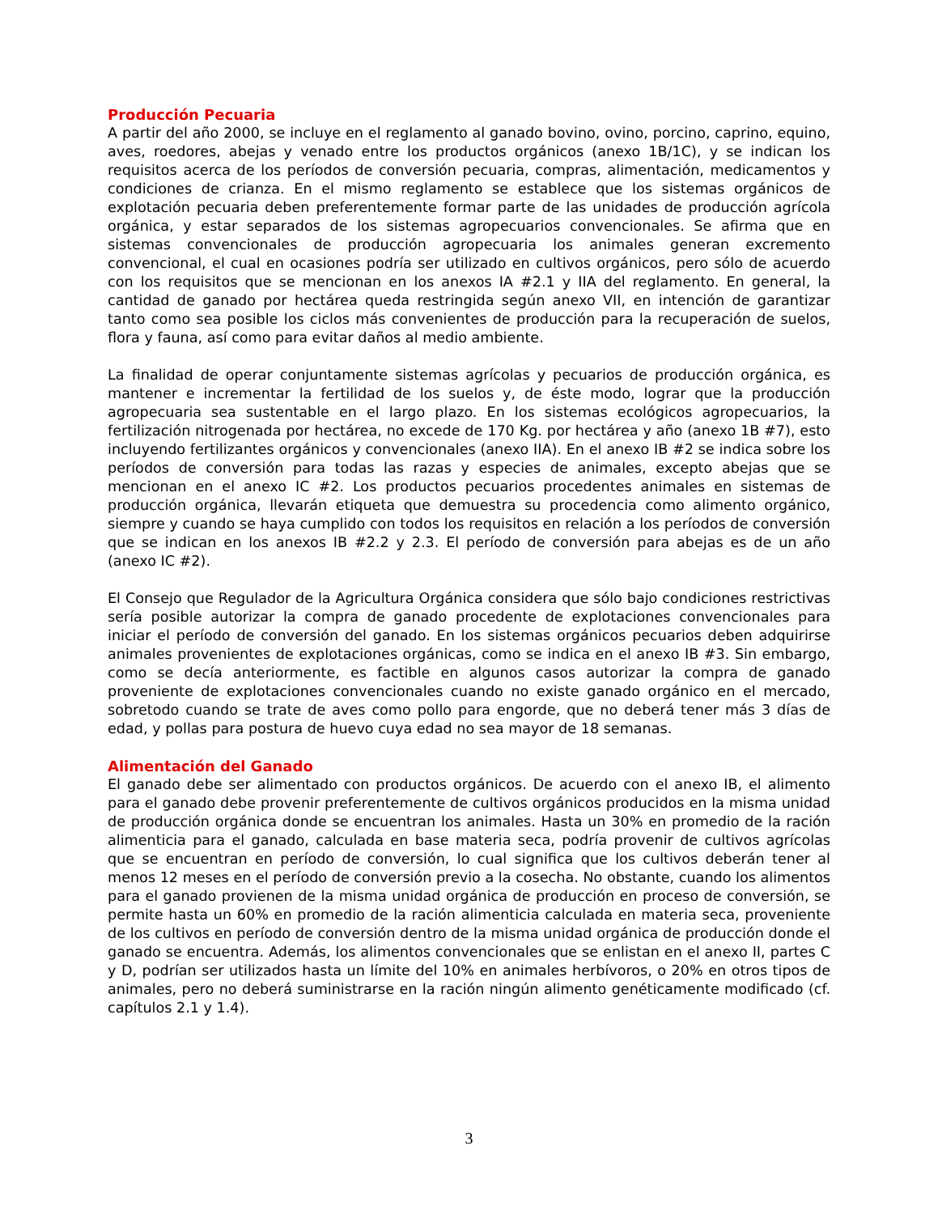Producción Pecuaria
A partir del año 2000, se incluye en el reglamento al ganado bovino, ovino, porcino, caprino, equino, aves, roedores, abejas y venado entre los productos orgánicos (anexo 1B/1C), y se indican los requisitos acerca de los períodos de conversión pecuaria, compras, alimentación, medicamentos y condiciones de crianza. En el mismo reglamento se establece que los sistemas orgánicos de explotación pecuaria deben preferentemente formar parte de las unidades de producción agrícola orgánica, y estar separados de los sistemas agropecuarios convencionales. Se afirma que en sistemas convencionales de producción agropecuaria los animales generan excremento convencional, el cual en ocasiones podría ser utilizado en cultivos orgánicos, pero sólo de acuerdo con los requisitos que se mencionan en los anexos IA #2.1 y IIA del reglamento. En general, la cantidad de ganado por hectárea queda restringida según anexo VII, en intención de garantizar tanto como sea posible los ciclos más convenientes de producción para la recuperación de suelos, flora y fauna, así como para evitar daños al medio ambiente.
La finalidad de operar conjuntamente sistemas agrícolas y pecuarios de producción orgánica, es mantener e incrementar la fertilidad de los suelos y, de éste modo, lograr que la producción agropecuaria sea sustentable en el largo plazo. En los sistemas ecológicos agropecuarios, la fertilización nitrogenada por hectárea, no excede de 170 Kg. por hectárea y año (anexo 1B #7), esto incluyendo fertilizantes orgánicos y convencionales (anexo IIA). En el anexo IB #2 se indica sobre los períodos de conversión para todas las razas y especies de animales, excepto abejas que se mencionan en el anexo IC #2. Los productos pecuarios procedentes animales en sistemas de producción orgánica, llevarán etiqueta que demuestra su procedencia como alimento orgánico, siempre y cuando se haya cumplido con todos los requisitos en relación a los períodos de conversión que se indican en los anexos IB #2.2 y 2.3. El período de conversión para abejas es de un año (anexo IC #2).
El Consejo que Regulador de la Agricultura Orgánica considera que sólo bajo condiciones restrictivas sería posible autorizar la compra de ganado procedente de explotaciones convencionales para iniciar el período de conversión del ganado. En los sistemas orgánicos pecuarios deben adquirirse animales provenientes de explotaciones orgánicas, como se indica en el anexo IB #3. Sin embargo, como se decía anteriormente, es factible en algunos casos autorizar la compra de ganado proveniente de explotaciones convencionales cuando no existe ganado orgánico en el mercado, sobretodo cuando se trate de aves como pollo para engorde, que no deberá tener más 3 días de edad, y pollas para postura de huevo cuya edad no sea mayor de 18 semanas.
Alimentación del Ganado
El ganado debe ser alimentado con productos orgánicos. De acuerdo con el anexo IB, el alimento para el ganado debe provenir preferentemente de cultivos orgánicos producidos en la misma unidad de producción orgánica donde se encuentran los animales. Hasta un 30% en promedio de la ración alimenticia para el ganado, calculada en base materia seca, podría provenir de cultivos agrícolas que se encuentran en período de conversión, lo cual significa que los cultivos deberán tener al menos 12 meses en el período de conversión previo a la cosecha. No obstante, cuando los alimentos para el ganado provienen de la misma unidad orgánica de producción en proceso de conversión, se permite hasta un 60% en promedio de la ración alimenticia calculada en materia seca, proveniente de los cultivos en período de conversión dentro de la misma unidad orgánica de producción donde el ganado se encuentra. Además, los alimentos convencionales que se enlistan en el anexo II, partes C y D, podrían ser utilizados hasta un límite del 10% en animales herbívoros, o 20% en otros tipos de animales, pero no deberá suministrarse en la ración ningún alimento genéticamente modificado (cf. capítulos 2.1 y 1.4).
3